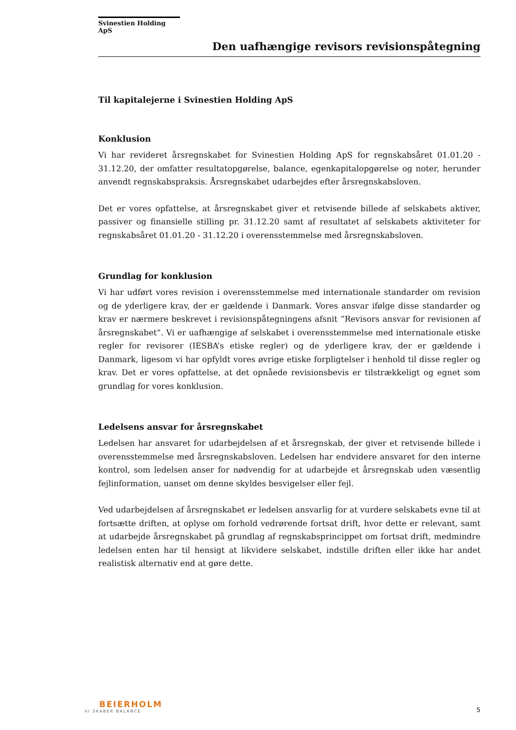Svinestien Holding ApS
Den uafhængige revisors revisionspåtegning
Til kapitalejerne i Svinestien Holding ApS
Konklusion
Vi har revideret årsregnskabet for Svinestien Holding ApS for regnskabsåret 01.01.20 - 31.12.20, der omfatter resultatopgørelse, balance, egenkapitalopgørelse og noter, herunder anvendt regnskabspraksis. Årsregnskabet udarbejdes efter årsregnskabsloven.
Det er vores opfattelse, at årsregnskabet giver et retvisende billede af selskabets aktiver, passiver og finansielle stilling pr. 31.12.20 samt af resultatet af selskabets aktiviteter for regnskabsåret 01.01.20 - 31.12.20 i overensstemmelse med årsregnskabsloven.
Grundlag for konklusion
Vi har udført vores revision i overensstemmelse med internationale standarder om revision og de yderligere krav, der er gældende i Danmark. Vores ansvar ifølge disse standarder og krav er nærmere beskrevet i revisionspåtegningens afsnit ”Revisors ansvar for revisionen af årsregnskabet”. Vi er uafhængige af selskabet i overensstemmelse med internationale etiske regler for revisorer (IESBA’s etiske regler) og de yderligere krav, der er gældende i Danmark, ligesom vi har opfyldt vores øvrige etiske forpligtelser i henhold til disse regler og krav. Det er vores opfattelse, at det opnåede revisionsbevis er tilstrækkeligt og egnet som grundlag for vores konklusion.
Ledelsens ansvar for årsregnskabet
Ledelsen har ansvaret for udarbejdelsen af et årsregnskab, der giver et retvisende billede i overensstemmelse med årsregnskabsloven. Ledelsen har endvidere ansvaret for den interne kontrol, som ledelsen anser for nødvendig for at udarbejde et årsregnskab uden væsentlig fejlinformation, uanset om denne skyldes besvigelser eller fejl.
Ved udarbejdelsen af årsregnskabet er ledelsen ansvarlig for at vurdere selskabets evne til at fortsætte driften, at oplyse om forhold vedrørende fortsat drift, hvor dette er relevant, samt at udarbejde årsregnskabet på grundlag af regnskabsprincippet om fortsat drift, medmindre ledelsen enten har til hensigt at likvidere selskabet, indstille driften eller ikke har andet realistisk alternativ end at gøre dette.
BEIERHOLM
VI SKABER BALANCE
5